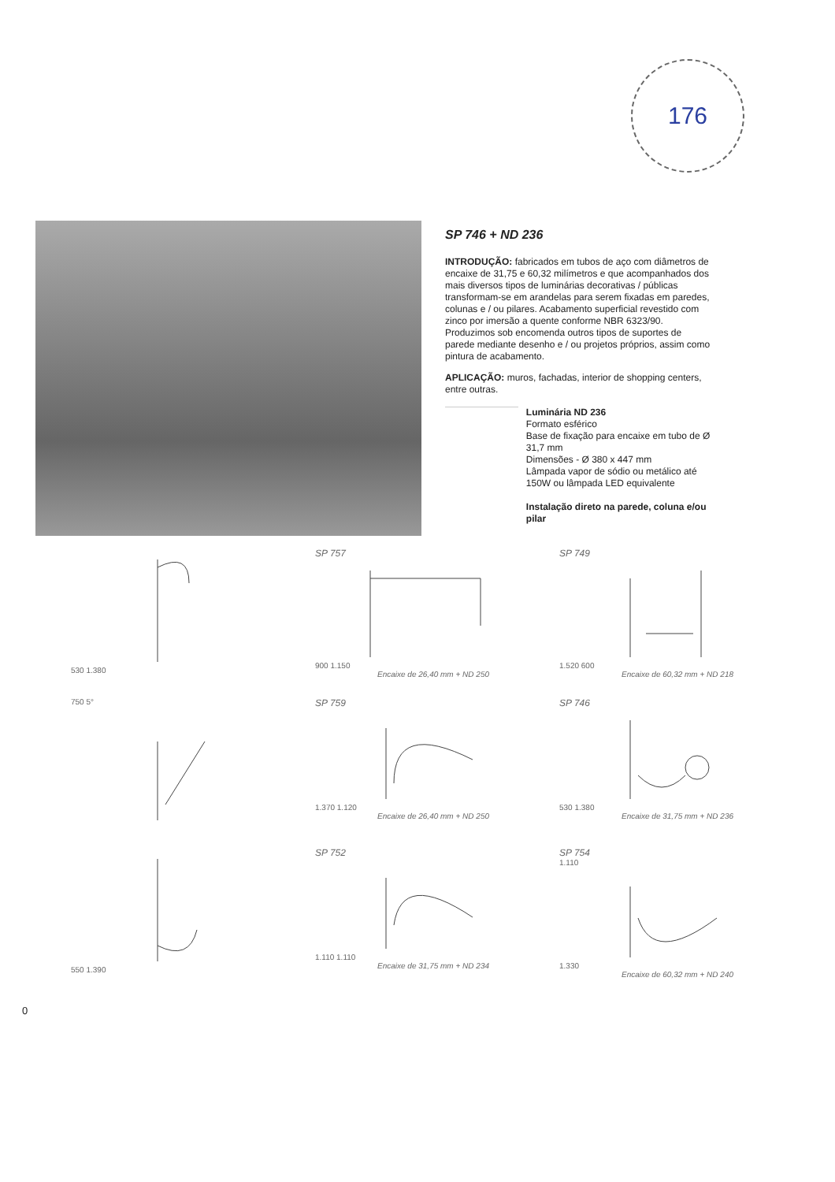176
SP 746 + ND 236
INTRODUÇÃO: fabricados em tubos de aço com diâmetros de encaixe de 31,75 e 60,32 milímetros e que acompanhados dos mais diversos tipos de luminárias decorativas / públicas transformam-se em arandelas para serem fixadas em paredes, colunas e / ou pilares. Acabamento superficial revestido com zinco por imersão a quente conforme NBR 6323/90. Produzimos sob encomenda outros tipos de suportes de parede mediante desenho e / ou projetos próprios, assim como pintura de acabamento.
APLICAÇÃO: muros, fachadas, interior de shopping centers, entre outras.
Luminária ND 236
Formato esférico
Base de fixação para encaixe em tubo de Ø 31,7 mm
Dimensões - Ø 380 x 447 mm
Lâmpada vapor de sódio ou metálico até 150W ou lâmpada LED equivalente
Instalação direto na parede, coluna e/ou pilar
530 1.380
SP 757
900 1.150
Encaixe de 26,40 mm + ND 250
SP 749
1.520 600
Encaixe de 60,32 mm + ND 218
750 5°
SP 759
1.370 1.120
Encaixe de 26,40 mm + ND 250
SP 746
530 1.380
Encaixe de 31,75 mm + ND 236
550 1.390
SP 752
1.110 1.110
Encaixe de 31,75 mm + ND 234
SP 754
1.110
1.330
Encaixe de 60,32 mm + ND 240
0